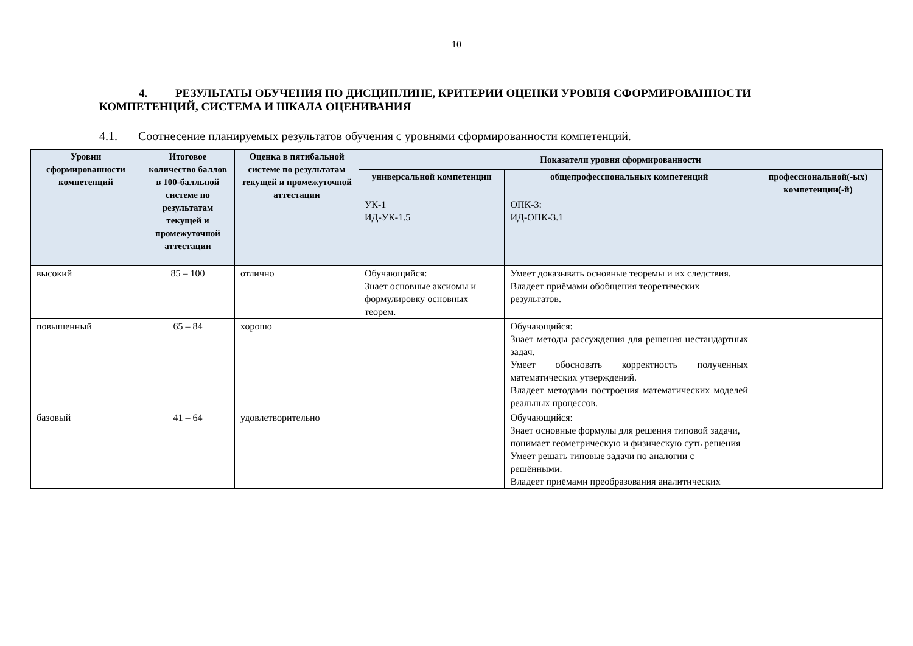10
4. РЕЗУЛЬТАТЫ ОБУЧЕНИЯ ПО ДИСЦИПЛИНЕ, КРИТЕРИИ ОЦЕНКИ УРОВНЯ СФОРМИРОВАННОСТИ КОМПЕТЕНЦИЙ, СИСТЕМА И ШКАЛА ОЦЕНИВАНИЯ
4.1. Соотнесение планируемых результатов обучения с уровнями сформированности компетенций.
| Уровни сформированности компетенций | Итоговое количество баллов в 100-балльной системе по результатам текущей и промежуточной аттестации | Оценка в пятибальной системе по результатам текущей и промежуточной аттестации | Показатели уровня сформированности | | |
| --- | --- | --- | --- | --- | --- |
| | | | универсальной компетенции | общепрофессиональных компетенций | профессиональной(-ых) компетенции(-й) |
| | | | УК-1 ИД-УК-1.5 | ОПК-3: ИД-ОПК-3.1 | |
| высокий | 85 – 100 | отлично | Обучающийся: Знает основные аксиомы и формулировку основных теорем. | Умеет доказывать основные теоремы и их следствия. Владеет приёмами обобщения теоретических результатов. | |
| повышенный | 65 – 84 | хорошо | | Обучающийся: Знает методы рассуждения для решения нестандартных задач. Умеет обосновать корректность полученных математических утверждений. Владеет методами построения математических моделей реальных процессов. | |
| базовый | 41 – 64 | удовлетворительно | | Обучающийся: Знает основные формулы для решения типовой задачи, понимает геометрическую и физическую суть решения Умеет решать типовые задачи по аналогии с решёнными. Владеет приёмами преобразования аналитических | |